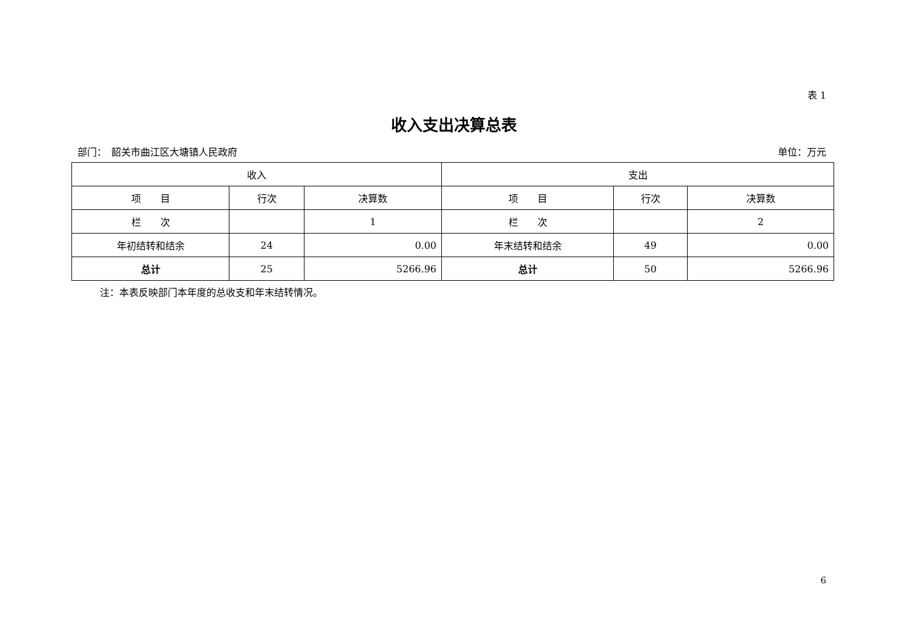表 1
收入支出决算总表
部门：　韶关市曲江区大塘镇人民政府 单位：万元
| 收入 | | | 支出 | | |
| --- | --- | --- | --- | --- | --- |
| 项 目 | 行次 | 决算数 | 项 目 | 行次 | 决算数 |
| 栏 次 | | 1 | 栏 次 | | 2 |
| 年初结转和结余 | 24 | 0.00 | 年末结转和结余 | 49 | 0.00 |
| 总计 | 25 | 5266.96 | 总计 | 50 | 5266.96 |
注：本表反映部门本年度的总收支和年末结转情况。
6